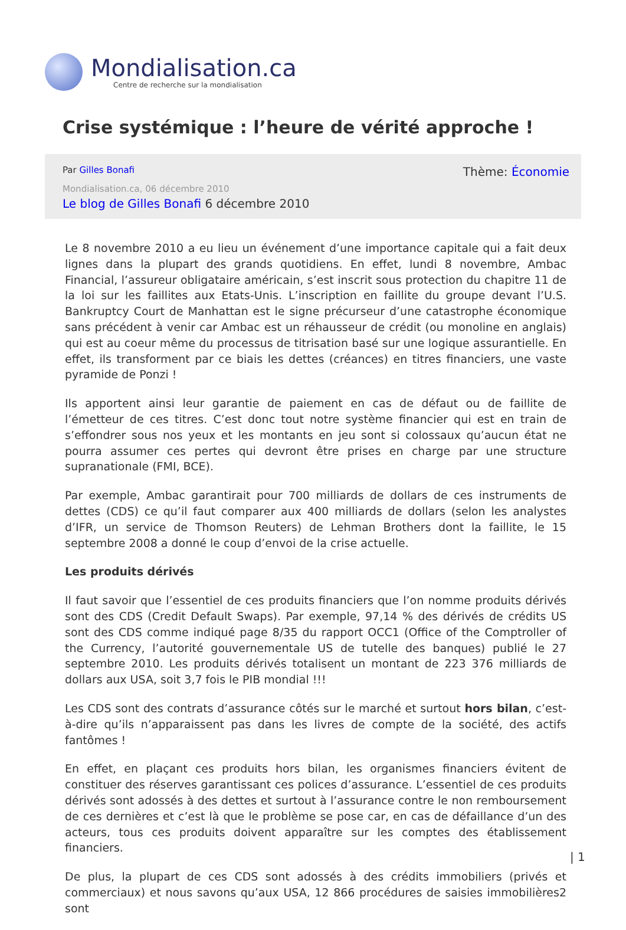Mondialisation.ca
Centre de recherche sur la mondialisation
Crise systémique : l’heure de vérité approche !
Par Gilles Bonafi
Thème: Économie
Mondialisation.ca, 06 décembre 2010
Le blog de Gilles Bonafi 6 décembre 2010
Le 8 novembre 2010 a eu lieu un événement d’une importance capitale qui a fait deux lignes dans la plupart des grands quotidiens. En effet, lundi 8 novembre, Ambac Financial, l’assureur obligataire américain, s’est inscrit sous protection du chapitre 11 de la loi sur les faillites aux Etats-Unis. L’inscription en faillite du groupe devant l’U.S. Bankruptcy Court de Manhattan est le signe précurseur d’une catastrophe économique sans précédent à venir car Ambac est un réhausseur de crédit (ou monoline en anglais) qui est au coeur même du processus de titrisation basé sur une logique assurantielle. En effet, ils transforment par ce biais les dettes (créances) en titres financiers, une vaste pyramide de Ponzi !
Ils apportent ainsi leur garantie de paiement en cas de défaut ou de faillite de l’émetteur de ces titres. C’est donc tout notre système financier qui est en train de s’effondrer sous nos yeux et les montants en jeu sont si colossaux qu’aucun état ne pourra assumer ces pertes qui devront être prises en charge par une structure supranationale (FMI, BCE).
Par exemple, Ambac garantirait pour 700 milliards de dollars de ces instruments de dettes (CDS) ce qu’il faut comparer aux 400 milliards de dollars (selon les analystes d’IFR, un service de Thomson Reuters) de Lehman Brothers dont la faillite, le 15 septembre 2008 a donné le coup d’envoi de la crise actuelle.
Les produits dérivés
Il faut savoir que l’essentiel de ces produits financiers que l’on nomme produits dérivés sont des CDS (Credit Default Swaps). Par exemple, 97,14 % des dérivés de crédits US sont des CDS comme indiqué page 8/35 du rapport OCC1 (Office of the Comptroller of the Currency, l’autorité gouvernementale US de tutelle des banques) publié le 27 septembre 2010. Les produits dérivés totalisent un montant de 223 376 milliards de dollars aux USA, soit 3,7 fois le PIB mondial !!!
Les CDS sont des contrats d’assurance côtés sur le marché et surtout hors bilan, c’est-à-dire qu’ils n’apparaissent pas dans les livres de compte de la société, des actifs fantômes !
En effet, en plaçant ces produits hors bilan, les organismes financiers évitent de constituer des réserves garantissant ces polices d’assurance. L’essentiel de ces produits dérivés sont adossés à des dettes et surtout à l’assurance contre le non remboursement de ces dernières et c’est là que le problème se pose car, en cas de défaillance d’un des acteurs, tous ces produits doivent apparaître sur les comptes des établissement financiers.
De plus, la plupart de ces CDS sont adossés à des crédits immobiliers (privés et commerciaux) et nous savons qu’aux USA, 12 866 procédures de saisies immobilières2 sont
| 1